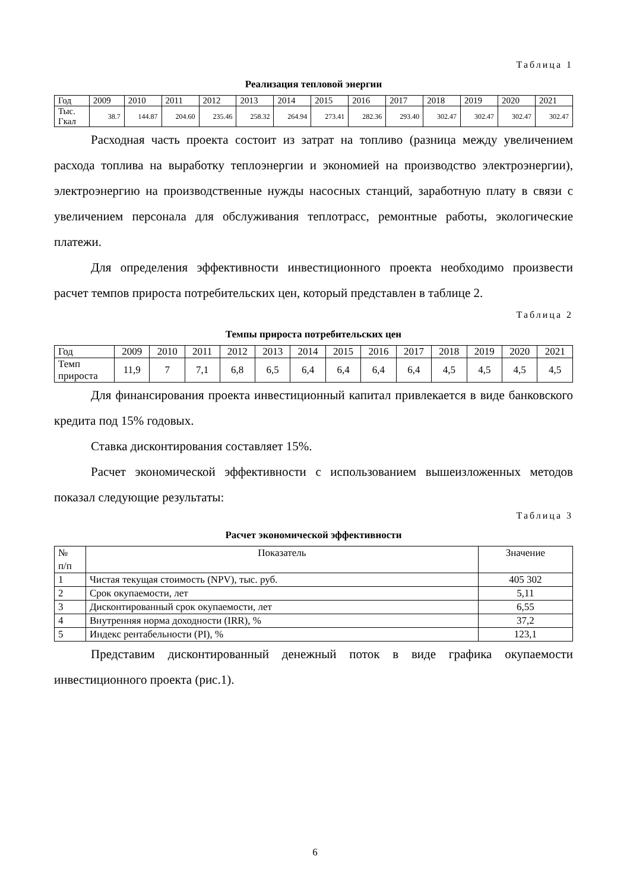Таблица 1
Реализация тепловой энергии
| Год | 2009 | 2010 | 2011 | 2012 | 2013 | 2014 | 2015 | 2016 | 2017 | 2018 | 2019 | 2020 | 2021 |
| --- | --- | --- | --- | --- | --- | --- | --- | --- | --- | --- | --- | --- | --- |
| Тыс. Гкал | 38.7 | 144.87 | 204.60 | 235.46 | 258.32 | 264.94 | 273.41 | 282.36 | 293.40 | 302.47 | 302.47 | 302.47 | 302.47 |
Расходная часть проекта состоит из затрат на топливо (разница между увеличением расхода топлива на выработку теплоэнергии и экономией на производство электроэнергии), электроэнергию на производственные нужды насосных станций, заработную плату в связи с увеличением персонала для обслуживания теплотрасс, ремонтные работы, экологические платежи.
Для определения эффективности инвестиционного проекта необходимо произвести расчет темпов прироста потребительских цен, который представлен в таблице 2.
Таблица 2
Темпы прироста потребительских цен
| Год | 2009 | 2010 | 2011 | 2012 | 2013 | 2014 | 2015 | 2016 | 2017 | 2018 | 2019 | 2020 | 2021 |
| --- | --- | --- | --- | --- | --- | --- | --- | --- | --- | --- | --- | --- | --- |
| Темп прироста | 11,9 | 7 | 7,1 | 6,8 | 6,5 | 6,4 | 6,4 | 6,4 | 6,4 | 4,5 | 4,5 | 4,5 | 4,5 |
Для финансирования проекта инвестиционный капитал привлекается в виде банковского кредита под 15% годовых.
Ставка дисконтирования составляет 15%.
Расчет экономической эффективности с использованием вышеизложенных методов показал следующие результаты:
Таблица 3
Расчет экономической эффективности
| № п/п | Показатель | Значение |
| --- | --- | --- |
| 1 | Чистая текущая стоимость (NPV), тыс. руб. | 405 302 |
| 2 | Срок окупаемости, лет | 5,11 |
| 3 | Дисконтированный срок окупаемости, лет | 6,55 |
| 4 | Внутренняя норма доходности (IRR), % | 37,2 |
| 5 | Индекс рентабельности (PI), % | 123,1 |
Представим дисконтированный денежный поток в виде графика окупаемости инвестиционного проекта (рис.1).
6